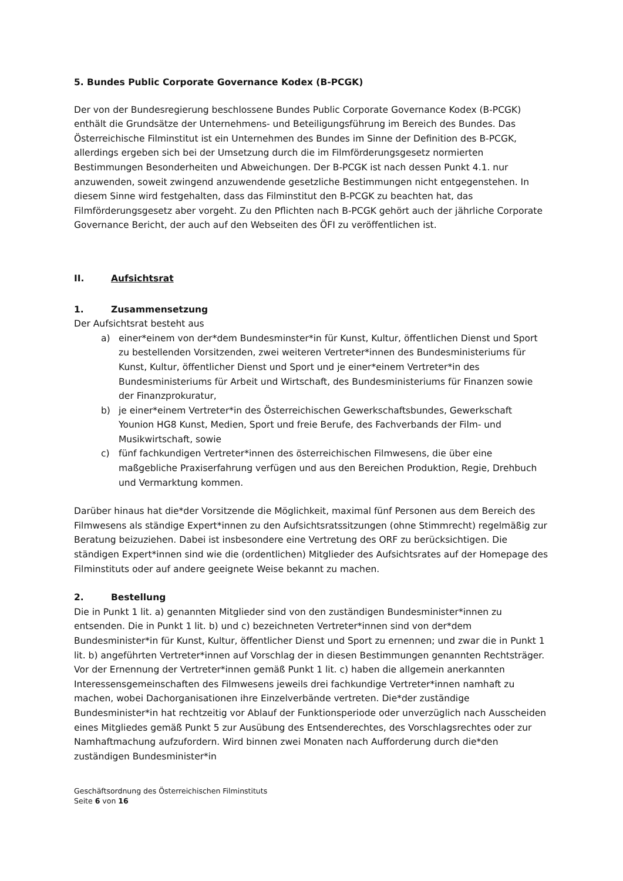5. Bundes Public Corporate Governance Kodex (B-PCGK)
Der von der Bundesregierung beschlossene Bundes Public Corporate Governance Kodex (B-PCGK) enthält die Grundsätze der Unternehmens- und Beteiligungsführung im Bereich des Bundes. Das Österreichische Filminstitut ist ein Unternehmen des Bundes im Sinne der Definition des B-PCGK, allerdings ergeben sich bei der Umsetzung durch die im Film­förderungsgesetz normierten Bestimmungen Besonderheiten und Abweichungen. Der B-PCGK ist nach dessen Punkt 4.1. nur anzuwenden, soweit zwingend anzuwendende gesetzliche Bestimmungen nicht entgegenstehen. In diesem Sinne wird festgehalten, dass das Filminstitut den B-PCGK zu beachten hat, das Filmförderungsgesetz aber vorgeht. Zu den Pflichten nach B-PCGK gehört auch der jährliche Corporate Governance Bericht, der auch auf den Webseiten des ÖFI zu veröffentlichen ist.
II. Aufsichtsrat
1. Zusammensetzung
Der Aufsichtsrat besteht aus
a) einer*einem von der*dem Bundesminster*in für Kunst, Kultur, öffentlichen Dienst und Sport zu bestellenden Vorsitzenden, zwei weiteren Vertreter*innen des Bundesministeriums für Kunst, Kultur, öffentlicher Dienst und Sport und je einer*einem Vertreter*in des Bundesministeriums für Arbeit und Wirtschaft, des Bundesministeriums für Finanzen sowie der Finanzprokuratur,
b) je einer*einem Vertreter*in des Österreichischen Gewerkschaftsbundes, Gewerkschaft Younion HG8 Kunst, Medien, Sport und freie Berufe, des Fachverbands der Film- und Musikwirtschaft, sowie
c) fünf fachkundigen Vertreter*innen des österreichischen Filmwesens, die über eine maßgebliche Praxiserfahrung verfügen und aus den Bereichen Produktion, Regie, Drehbuch und Vermarktung kommen.
Darüber hinaus hat die*der Vorsitzende die Möglichkeit, maximal fünf Personen aus dem Bereich des Filmwesens als ständige Expert*innen zu den Aufsichtsratssitzungen (ohne Stimmrecht) regelmäßig zur Beratung beizuziehen. Dabei ist insbesondere eine Vertretung des ORF zu berücksichtigen. Die ständigen Expert*innen sind wie die (ordentlichen) Mitglieder des Aufsichtsrates auf der Homepage des Filminstituts oder auf andere geeignete Weise bekannt zu machen.
2. Bestellung
Die in Punkt 1 lit. a) genannten Mitglieder sind von den zuständigen Bundes­minister*innen zu entsenden. Die in Punkt 1 lit. b) und c) bezeichneten Vertreter*innen sind von der*dem Bundesminister*in für Kunst, Kultur, öffentlicher Dienst und Sport zu ernennen; und zwar die in Punkt 1 lit. b) angeführten Vertreter*innen auf Vorschlag der in diesen Bestimmungen genannten Rechtsträger. Vor der Ernennung der Vertreter*innen gemäß Punkt 1 lit. c) haben die allgemein anerkannten Interessensgemeinschaften des Filmwesens jeweils drei fachkundige Vertreter*innen namhaft zu machen, wobei Dachorganisationen ihre Einzelverbände vertreten. Die*der zuständige Bundesminister*in hat rechtzeitig vor Ablauf der Funktionsperiode oder unverzüglich nach Ausscheiden eines Mitgliedes gemäß Punkt 5 zur Ausübung des Entsenderechtes, des Vorschlagsrechtes oder zur Namhaftmachung aufzufordern. Wird binnen zwei Monaten nach Aufforderung durch die*den zuständigen Bundesminister*in
Geschäftsordnung des Österreichischen Filminstituts
Seite 6 von 16